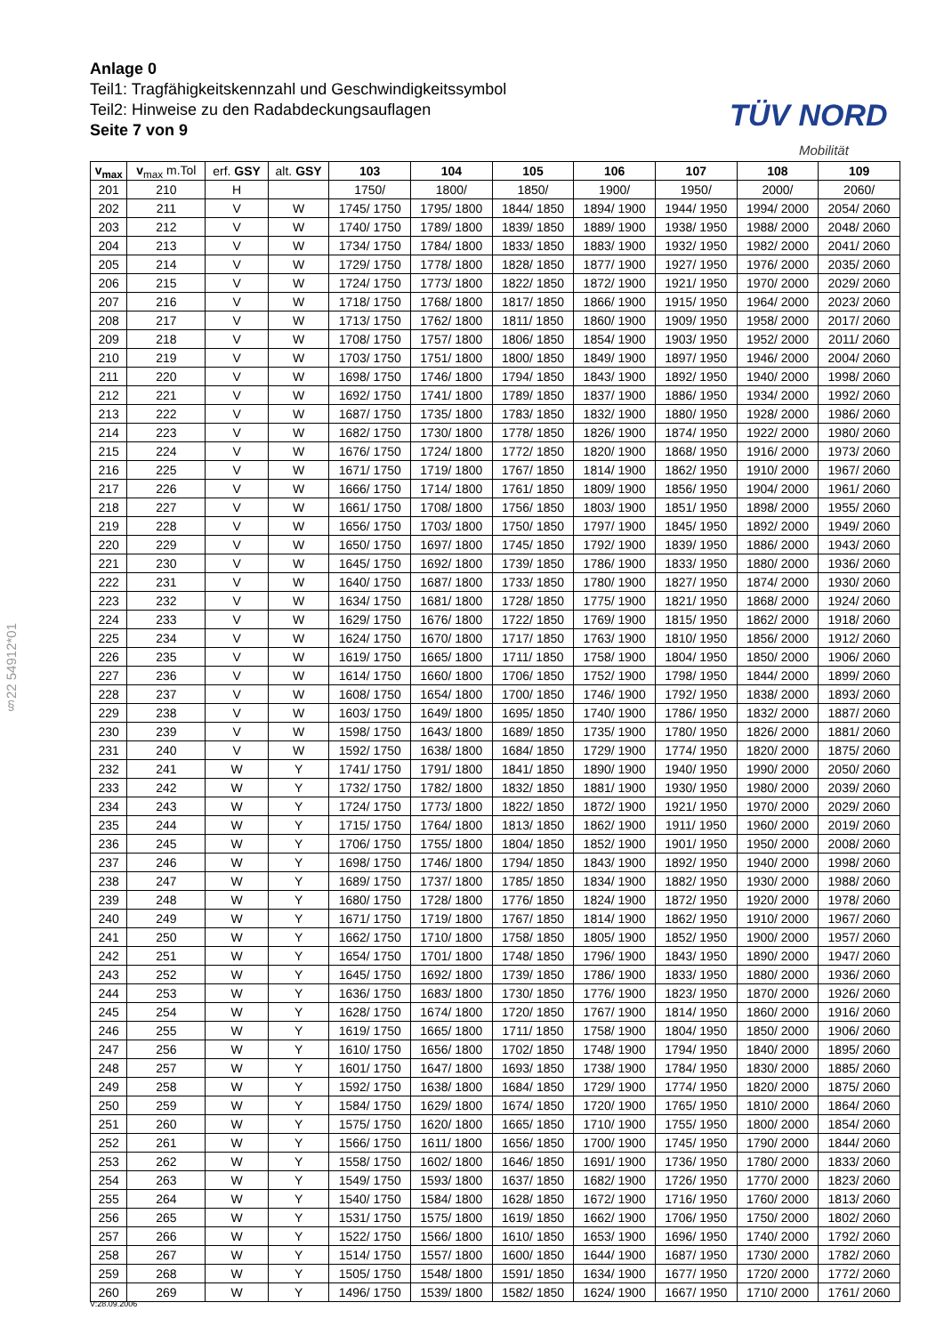Anlage 0
Teil1: Tragfähigkeitskennzahl und Geschwindigkeitssymbol
Teil2: Hinweise zu den Radabdeckungsauflagen
Seite 7 von 9
TÜV NORD
Mobilität
§22 54912*01
| v<sub>max</sub> | v<sub>max</sub> m.Tol | erf. GSY | alt. GSY | 103 | 104 | 105 | 106 | 107 | 108 | 109 |
| --- | --- | --- | --- | --- | --- | --- | --- | --- | --- | --- |
| 201 | 210 | H | | 1750/ | 1800/ | 1850/ | 1900/ | 1950/ | 2000/ | 2060/ |
| 202 | 211 | V | W | 1745/ 1750 | 1795/ 1800 | 1844/ 1850 | 1894/ 1900 | 1944/ 1950 | 1994/ 2000 | 2054/ 2060 |
| 203 | 212 | V | W | 1740/ 1750 | 1789/ 1800 | 1839/ 1850 | 1889/ 1900 | 1938/ 1950 | 1988/ 2000 | 2048/ 2060 |
| 204 | 213 | V | W | 1734/ 1750 | 1784/ 1800 | 1833/ 1850 | 1883/ 1900 | 1932/ 1950 | 1982/ 2000 | 2041/ 2060 |
| 205 | 214 | V | W | 1729/ 1750 | 1778/ 1800 | 1828/ 1850 | 1877/ 1900 | 1927/ 1950 | 1976/ 2000 | 2035/ 2060 |
| 206 | 215 | V | W | 1724/ 1750 | 1773/ 1800 | 1822/ 1850 | 1872/ 1900 | 1921/ 1950 | 1970/ 2000 | 2029/ 2060 |
| 207 | 216 | V | W | 1718/ 1750 | 1768/ 1800 | 1817/ 1850 | 1866/ 1900 | 1915/ 1950 | 1964/ 2000 | 2023/ 2060 |
| 208 | 217 | V | W | 1713/ 1750 | 1762/ 1800 | 1811/ 1850 | 1860/ 1900 | 1909/ 1950 | 1958/ 2000 | 2017/ 2060 |
| 209 | 218 | V | W | 1708/ 1750 | 1757/ 1800 | 1806/ 1850 | 1854/ 1900 | 1903/ 1950 | 1952/ 2000 | 2011/ 2060 |
| 210 | 219 | V | W | 1703/ 1750 | 1751/ 1800 | 1800/ 1850 | 1849/ 1900 | 1897/ 1950 | 1946/ 2000 | 2004/ 2060 |
| 211 | 220 | V | W | 1698/ 1750 | 1746/ 1800 | 1794/ 1850 | 1843/ 1900 | 1892/ 1950 | 1940/ 2000 | 1998/ 2060 |
| 212 | 221 | V | W | 1692/ 1750 | 1741/ 1800 | 1789/ 1850 | 1837/ 1900 | 1886/ 1950 | 1934/ 2000 | 1992/ 2060 |
| 213 | 222 | V | W | 1687/ 1750 | 1735/ 1800 | 1783/ 1850 | 1832/ 1900 | 1880/ 1950 | 1928/ 2000 | 1986/ 2060 |
| 214 | 223 | V | W | 1682/ 1750 | 1730/ 1800 | 1778/ 1850 | 1826/ 1900 | 1874/ 1950 | 1922/ 2000 | 1980/ 2060 |
| 215 | 224 | V | W | 1676/ 1750 | 1724/ 1800 | 1772/ 1850 | 1820/ 1900 | 1868/ 1950 | 1916/ 2000 | 1973/ 2060 |
| 216 | 225 | V | W | 1671/ 1750 | 1719/ 1800 | 1767/ 1850 | 1814/ 1900 | 1862/ 1950 | 1910/ 2000 | 1967/ 2060 |
| 217 | 226 | V | W | 1666/ 1750 | 1714/ 1800 | 1761/ 1850 | 1809/ 1900 | 1856/ 1950 | 1904/ 2000 | 1961/ 2060 |
| 218 | 227 | V | W | 1661/ 1750 | 1708/ 1800 | 1756/ 1850 | 1803/ 1900 | 1851/ 1950 | 1898/ 2000 | 1955/ 2060 |
| 219 | 228 | V | W | 1656/ 1750 | 1703/ 1800 | 1750/ 1850 | 1797/ 1900 | 1845/ 1950 | 1892/ 2000 | 1949/ 2060 |
| 220 | 229 | V | W | 1650/ 1750 | 1697/ 1800 | 1745/ 1850 | 1792/ 1900 | 1839/ 1950 | 1886/ 2000 | 1943/ 2060 |
| 221 | 230 | V | W | 1645/ 1750 | 1692/ 1800 | 1739/ 1850 | 1786/ 1900 | 1833/ 1950 | 1880/ 2000 | 1936/ 2060 |
| 222 | 231 | V | W | 1640/ 1750 | 1687/ 1800 | 1733/ 1850 | 1780/ 1900 | 1827/ 1950 | 1874/ 2000 | 1930/ 2060 |
| 223 | 232 | V | W | 1634/ 1750 | 1681/ 1800 | 1728/ 1850 | 1775/ 1900 | 1821/ 1950 | 1868/ 2000 | 1924/ 2060 |
| 224 | 233 | V | W | 1629/ 1750 | 1676/ 1800 | 1722/ 1850 | 1769/ 1900 | 1815/ 1950 | 1862/ 2000 | 1918/ 2060 |
| 225 | 234 | V | W | 1624/ 1750 | 1670/ 1800 | 1717/ 1850 | 1763/ 1900 | 1810/ 1950 | 1856/ 2000 | 1912/ 2060 |
| 226 | 235 | V | W | 1619/ 1750 | 1665/ 1800 | 1711/ 1850 | 1758/ 1900 | 1804/ 1950 | 1850/ 2000 | 1906/ 2060 |
| 227 | 236 | V | W | 1614/ 1750 | 1660/ 1800 | 1706/ 1850 | 1752/ 1900 | 1798/ 1950 | 1844/ 2000 | 1899/ 2060 |
| 228 | 237 | V | W | 1608/ 1750 | 1654/ 1800 | 1700/ 1850 | 1746/ 1900 | 1792/ 1950 | 1838/ 2000 | 1893/ 2060 |
| 229 | 238 | V | W | 1603/ 1750 | 1649/ 1800 | 1695/ 1850 | 1740/ 1900 | 1786/ 1950 | 1832/ 2000 | 1887/ 2060 |
| 230 | 239 | V | W | 1598/ 1750 | 1643/ 1800 | 1689/ 1850 | 1735/ 1900 | 1780/ 1950 | 1826/ 2000 | 1881/ 2060 |
| 231 | 240 | V | W | 1592/ 1750 | 1638/ 1800 | 1684/ 1850 | 1729/ 1900 | 1774/ 1950 | 1820/ 2000 | 1875/ 2060 |
| 232 | 241 | W | Y | 1741/ 1750 | 1791/ 1800 | 1841/ 1850 | 1890/ 1900 | 1940/ 1950 | 1990/ 2000 | 2050/ 2060 |
| 233 | 242 | W | Y | 1732/ 1750 | 1782/ 1800 | 1832/ 1850 | 1881/ 1900 | 1930/ 1950 | 1980/ 2000 | 2039/ 2060 |
| 234 | 243 | W | Y | 1724/ 1750 | 1773/ 1800 | 1822/ 1850 | 1872/ 1900 | 1921/ 1950 | 1970/ 2000 | 2029/ 2060 |
| 235 | 244 | W | Y | 1715/ 1750 | 1764/ 1800 | 1813/ 1850 | 1862/ 1900 | 1911/ 1950 | 1960/ 2000 | 2019/ 2060 |
| 236 | 245 | W | Y | 1706/ 1750 | 1755/ 1800 | 1804/ 1850 | 1852/ 1900 | 1901/ 1950 | 1950/ 2000 | 2008/ 2060 |
| 237 | 246 | W | Y | 1698/ 1750 | 1746/ 1800 | 1794/ 1850 | 1843/ 1900 | 1892/ 1950 | 1940/ 2000 | 1998/ 2060 |
| 238 | 247 | W | Y | 1689/ 1750 | 1737/ 1800 | 1785/ 1850 | 1834/ 1900 | 1882/ 1950 | 1930/ 2000 | 1988/ 2060 |
| 239 | 248 | W | Y | 1680/ 1750 | 1728/ 1800 | 1776/ 1850 | 1824/ 1900 | 1872/ 1950 | 1920/ 2000 | 1978/ 2060 |
| 240 | 249 | W | Y | 1671/ 1750 | 1719/ 1800 | 1767/ 1850 | 1814/ 1900 | 1862/ 1950 | 1910/ 2000 | 1967/ 2060 |
| 241 | 250 | W | Y | 1662/ 1750 | 1710/ 1800 | 1758/ 1850 | 1805/ 1900 | 1852/ 1950 | 1900/ 2000 | 1957/ 2060 |
| 242 | 251 | W | Y | 1654/ 1750 | 1701/ 1800 | 1748/ 1850 | 1796/ 1900 | 1843/ 1950 | 1890/ 2000 | 1947/ 2060 |
| 243 | 252 | W | Y | 1645/ 1750 | 1692/ 1800 | 1739/ 1850 | 1786/ 1900 | 1833/ 1950 | 1880/ 2000 | 1936/ 2060 |
| 244 | 253 | W | Y | 1636/ 1750 | 1683/ 1800 | 1730/ 1850 | 1776/ 1900 | 1823/ 1950 | 1870/ 2000 | 1926/ 2060 |
| 245 | 254 | W | Y | 1628/ 1750 | 1674/ 1800 | 1720/ 1850 | 1767/ 1900 | 1814/ 1950 | 1860/ 2000 | 1916/ 2060 |
| 246 | 255 | W | Y | 1619/ 1750 | 1665/ 1800 | 1711/ 1850 | 1758/ 1900 | 1804/ 1950 | 1850/ 2000 | 1906/ 2060 |
| 247 | 256 | W | Y | 1610/ 1750 | 1656/ 1800 | 1702/ 1850 | 1748/ 1900 | 1794/ 1950 | 1840/ 2000 | 1895/ 2060 |
| 248 | 257 | W | Y | 1601/ 1750 | 1647/ 1800 | 1693/ 1850 | 1738/ 1900 | 1784/ 1950 | 1830/ 2000 | 1885/ 2060 |
| 249 | 258 | W | Y | 1592/ 1750 | 1638/ 1800 | 1684/ 1850 | 1729/ 1900 | 1774/ 1950 | 1820/ 2000 | 1875/ 2060 |
| 250 | 259 | W | Y | 1584/ 1750 | 1629/ 1800 | 1674/ 1850 | 1720/ 1900 | 1765/ 1950 | 1810/ 2000 | 1864/ 2060 |
| 251 | 260 | W | Y | 1575/ 1750 | 1620/ 1800 | 1665/ 1850 | 1710/ 1900 | 1755/ 1950 | 1800/ 2000 | 1854/ 2060 |
| 252 | 261 | W | Y | 1566/ 1750 | 1611/ 1800 | 1656/ 1850 | 1700/ 1900 | 1745/ 1950 | 1790/ 2000 | 1844/ 2060 |
| 253 | 262 | W | Y | 1558/ 1750 | 1602/ 1800 | 1646/ 1850 | 1691/ 1900 | 1736/ 1950 | 1780/ 2000 | 1833/ 2060 |
| 254 | 263 | W | Y | 1549/ 1750 | 1593/ 1800 | 1637/ 1850 | 1682/ 1900 | 1726/ 1950 | 1770/ 2000 | 1823/ 2060 |
| 255 | 264 | W | Y | 1540/ 1750 | 1584/ 1800 | 1628/ 1850 | 1672/ 1900 | 1716/ 1950 | 1760/ 2000 | 1813/ 2060 |
| 256 | 265 | W | Y | 1531/ 1750 | 1575/ 1800 | 1619/ 1850 | 1662/ 1900 | 1706/ 1950 | 1750/ 2000 | 1802/ 2060 |
| 257 | 266 | W | Y | 1522/ 1750 | 1566/ 1800 | 1610/ 1850 | 1653/ 1900 | 1696/ 1950 | 1740/ 2000 | 1792/ 2060 |
| 258 | 267 | W | Y | 1514/ 1750 | 1557/ 1800 | 1600/ 1850 | 1644/ 1900 | 1687/ 1950 | 1730/ 2000 | 1782/ 2060 |
| 259 | 268 | W | Y | 1505/ 1750 | 1548/ 1800 | 1591/ 1850 | 1634/ 1900 | 1677/ 1950 | 1720/ 2000 | 1772/ 2060 |
| 260 | 269 | W | Y | 1496/ 1750 | 1539/ 1800 | 1582/ 1850 | 1624/ 1900 | 1667/ 1950 | 1710/ 2000 | 1761/ 2060 |
V:28.09.2006